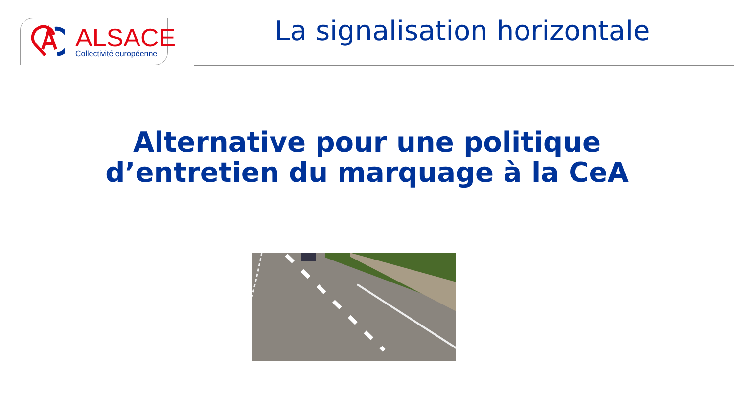ALSACE Collectivité européenne
La signalisation horizontale
Alternative pour une politique
d’entretien du marquage à la CeA